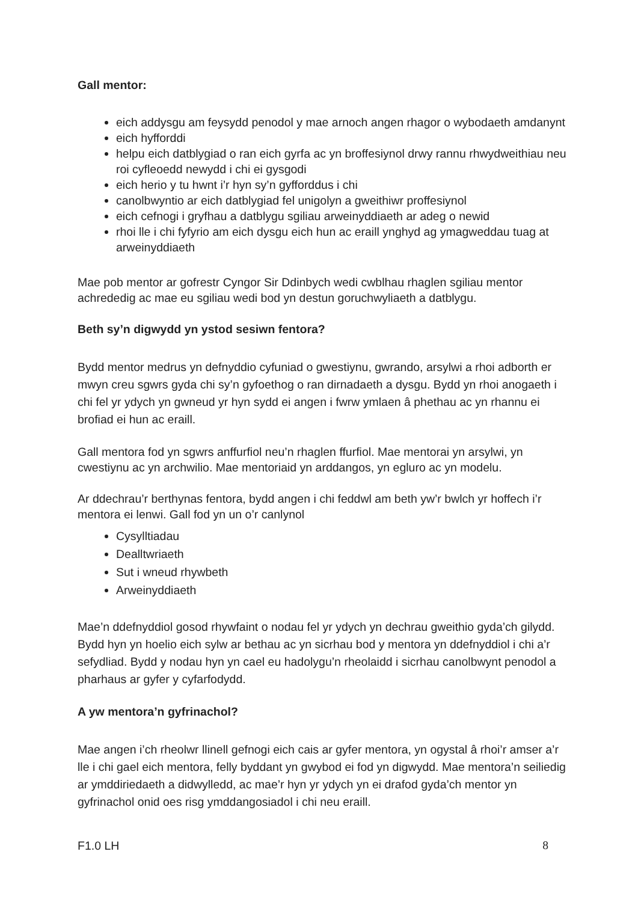Gall mentor:
eich addysgu am feysydd penodol y mae arnoch angen rhagor o wybodaeth amdanynt
eich hyfforddi
helpu eich datblygiad o ran eich gyrfa ac yn broffesiynol drwy rannu rhwydweithiau neu roi cyfleoedd newydd i chi ei gysgodi
eich herio y tu hwnt i’r hyn sy’n gyfforddus i chi
canolbwyntio ar eich datblygiad fel unigolyn a gweithiwr proffesiynol
eich cefnogi i gryfhau a datblygu sgiliau arweinyddiaeth ar adeg o newid
rhoi lle i chi fyfyrio am eich dysgu eich hun ac eraill ynghyd ag ymagweddau tuag at arweinyddiaeth
Mae pob mentor ar gofrestr Cyngor Sir Ddinbych wedi cwblhau rhaglen sgiliau mentor achrededig ac mae eu sgiliau wedi bod yn destun goruchwyliaeth a datblygu.
Beth sy’n digwydd yn ystod sesiwn fentora?
Bydd mentor medrus yn defnyddio cyfuniad o gwestiynu, gwrando, arsylwi a rhoi adborth er mwyn creu sgwrs gyda chi sy’n gyfoethog o ran dirnadaeth a dysgu. Bydd yn rhoi anogaeth i chi fel yr ydych yn gwneud yr hyn sydd ei angen i fwrw ymlaen â phethau ac yn rhannu ei brofiad ei hun ac eraill.
Gall mentora fod yn sgwrs anffurfiol neu’n rhaglen ffurfiol. Mae mentorai yn arsylwi, yn cwestiynu ac yn archwilio. Mae mentoriaid yn arddangos, yn egluro ac yn modelu.
Ar ddechrau’r berthynas fentora, bydd angen i chi feddwl am beth yw’r bwlch yr hoffech i’r mentora ei lenwi. Gall fod yn un o’r canlynol
Cysylltiadau
Dealltwriaeth
Sut i wneud rhywbeth
Arweinyddiaeth
Mae’n ddefnyddiol gosod rhywfaint o nodau fel yr ydych yn dechrau gweithio gyda’ch gilydd. Bydd hyn yn hoelio eich sylw ar bethau ac yn sicrhau bod y mentora yn ddefnyddiol i chi a’r sefydliad. Bydd y nodau hyn yn cael eu hadolygu’n rheolaidd i sicrhau canolbwynt penodol a pharhaus ar gyfer y cyfarfodydd.
A yw mentora’n gyfrinachol?
Mae angen i’ch rheolwr llinell gefnogi eich cais ar gyfer mentora, yn ogystal â rhoi’r amser a’r lle i chi gael eich mentora, felly byddant yn gwybod ei fod yn digwydd. Mae mentora’n seiliedig ar ymddiriedaeth a didwylledd, ac mae’r hyn yr ydych yn ei drafod gyda’ch mentor yn gyfrinachol onid oes risg ymddangosiadol i chi neu eraill.
F1.0 LH 8